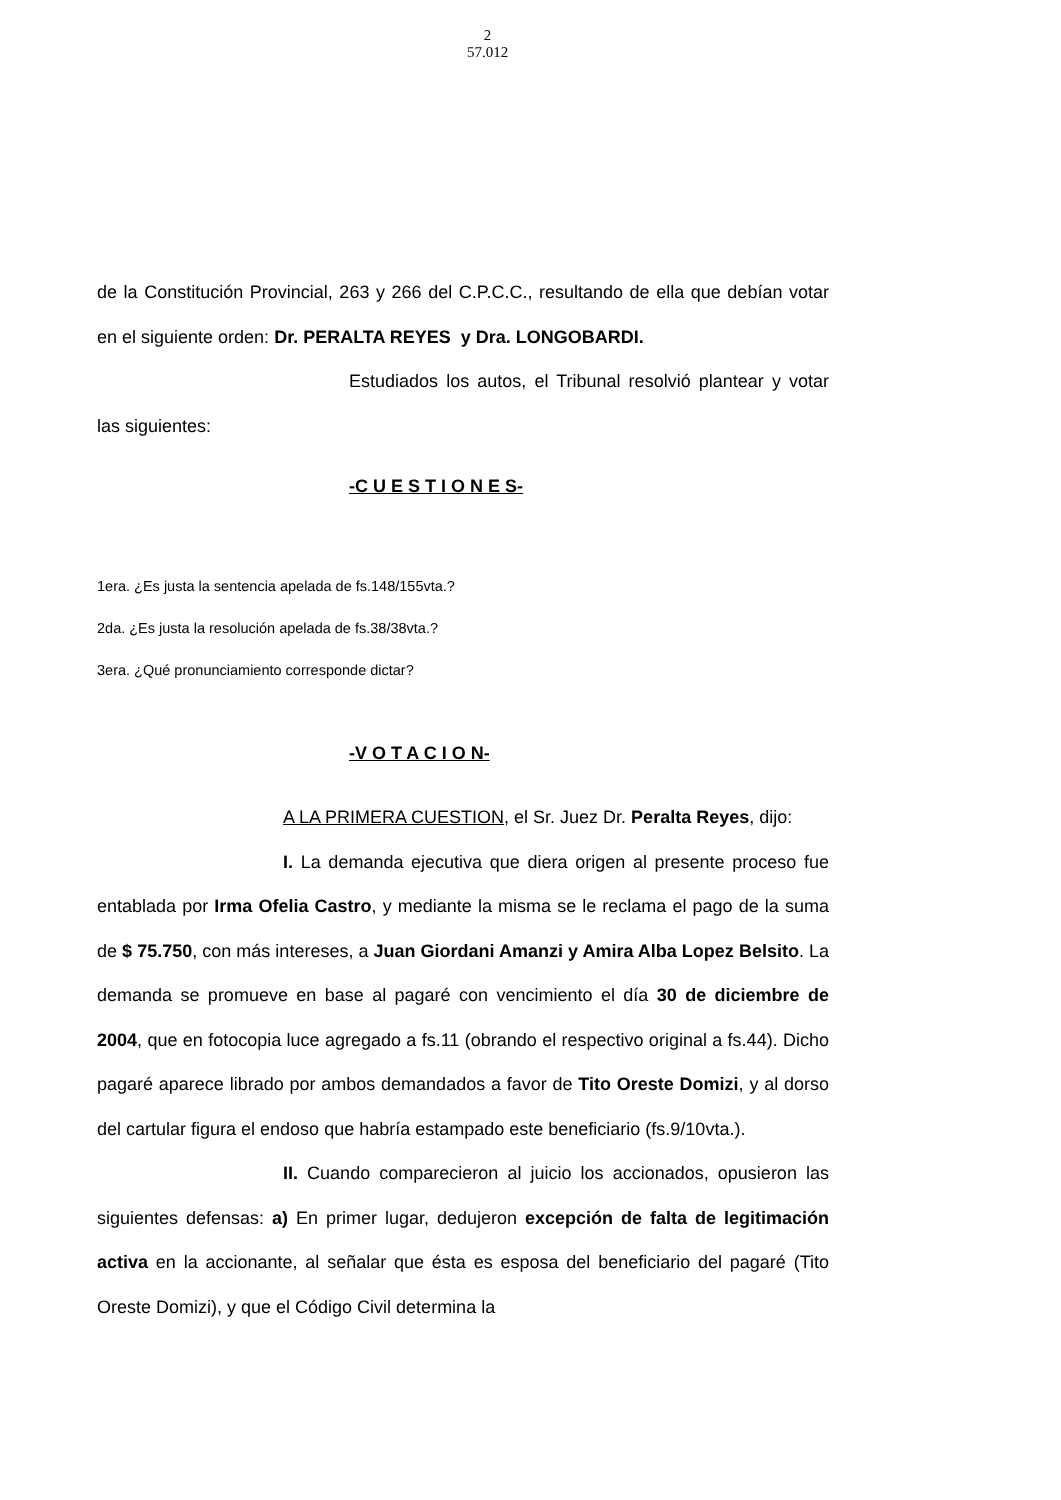2
57.012
de la Constitución Provincial, 263 y 266 del C.P.C.C., resultando de ella que debían votar en el siguiente orden: Dr. PERALTA REYES y Dra. LONGOBARDI.
Estudiados los autos, el Tribunal resolvió plantear y votar las siguientes:
-C U E S T I O N E S-
1era. ¿Es justa la sentencia apelada de fs.148/155vta.?
2da. ¿Es justa la resolución apelada de fs.38/38vta.?
3era. ¿Qué pronunciamiento corresponde dictar?
-V O T A C I O N-
A LA PRIMERA CUESTION, el Sr. Juez Dr. Peralta Reyes, dijo:
I. La demanda ejecutiva que diera origen al presente proceso fue entablada por Irma Ofelia Castro, y mediante la misma se le reclama el pago de la suma de $ 75.750, con más intereses, a Juan Giordani Amanzi y Amira Alba Lopez Belsito. La demanda se promueve en base al pagaré con vencimiento el día 30 de diciembre de 2004, que en fotocopia luce agregado a fs.11 (obrando el respectivo original a fs.44). Dicho pagaré aparece librado por ambos demandados a favor de Tito Oreste Domizi, y al dorso del cartular figura el endoso que habría estampado este beneficiario (fs.9/10vta.).
II. Cuando comparecieron al juicio los accionados, opusieron las siguientes defensas: a) En primer lugar, dedujeron excepción de falta de legitimación activa en la accionante, al señalar que ésta es esposa del beneficiario del pagaré (Tito Oreste Domizi), y que el Código Civil determina la